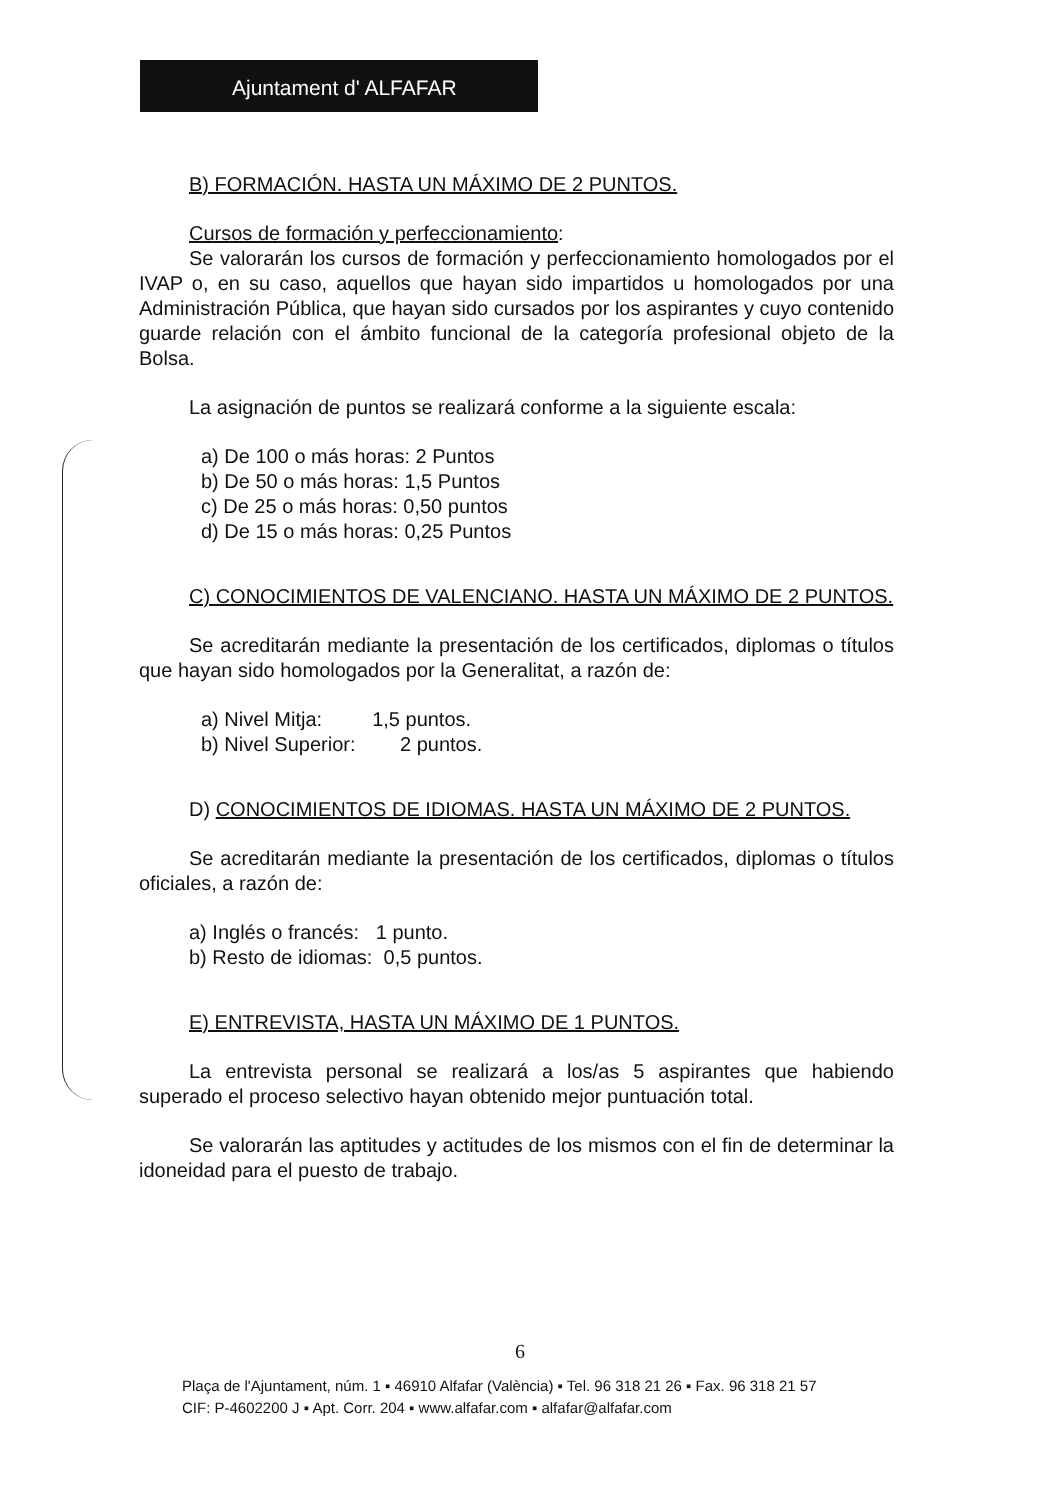Ajuntament d' ALFAFAR
B) FORMACIÓN. HASTA UN MÁXIMO DE 2 PUNTOS.
Cursos de formación y perfeccionamiento:
Se valorarán los cursos de formación y perfeccionamiento homologados por el IVAP o, en su caso, aquellos que hayan sido impartidos u homologados por una Administración Pública, que hayan sido cursados por los aspirantes y cuyo contenido guarde relación con el ámbito funcional de la categoría profesional objeto de la Bolsa.
La asignación de puntos se realizará conforme a la siguiente escala:
a) De 100 o más horas: 2 Puntos
b) De 50 o más horas: 1,5 Puntos
c) De 25 o más horas: 0,50 puntos
d) De 15 o más horas: 0,25 Puntos
C) CONOCIMIENTOS DE VALENCIANO. HASTA UN MÁXIMO DE 2 PUNTOS.
Se acreditarán mediante la presentación de los certificados, diplomas o títulos que hayan sido homologados por la Generalitat, a razón de:
a) Nivel Mitja: 1,5 puntos.
b) Nivel Superior: 2 puntos.
D) CONOCIMIENTOS DE IDIOMAS. HASTA UN MÁXIMO DE 2 PUNTOS.
Se acreditarán mediante la presentación de los certificados, diplomas o títulos oficiales, a razón de:
a) Inglés o francés: 1 punto.
b) Resto de idiomas: 0,5 puntos.
E) ENTREVISTA, HASTA UN MÁXIMO DE 1 PUNTOS.
La entrevista personal se realizará a los/as 5 aspirantes que habiendo superado el proceso selectivo hayan obtenido mejor puntuación total.
Se valorarán las aptitudes y actitudes de los mismos con el fin de determinar la idoneidad para el puesto de trabajo.
6
Plaça de l'Ajuntament, núm. 1 ▪ 46910 Alfafar (València) ▪ Tel. 96 318 21 26 ▪ Fax. 96 318 21 57
CIF: P-4602200 J ▪ Apt. Corr. 204 ▪ www.alfafar.com ▪ alfafar@alfafar.com